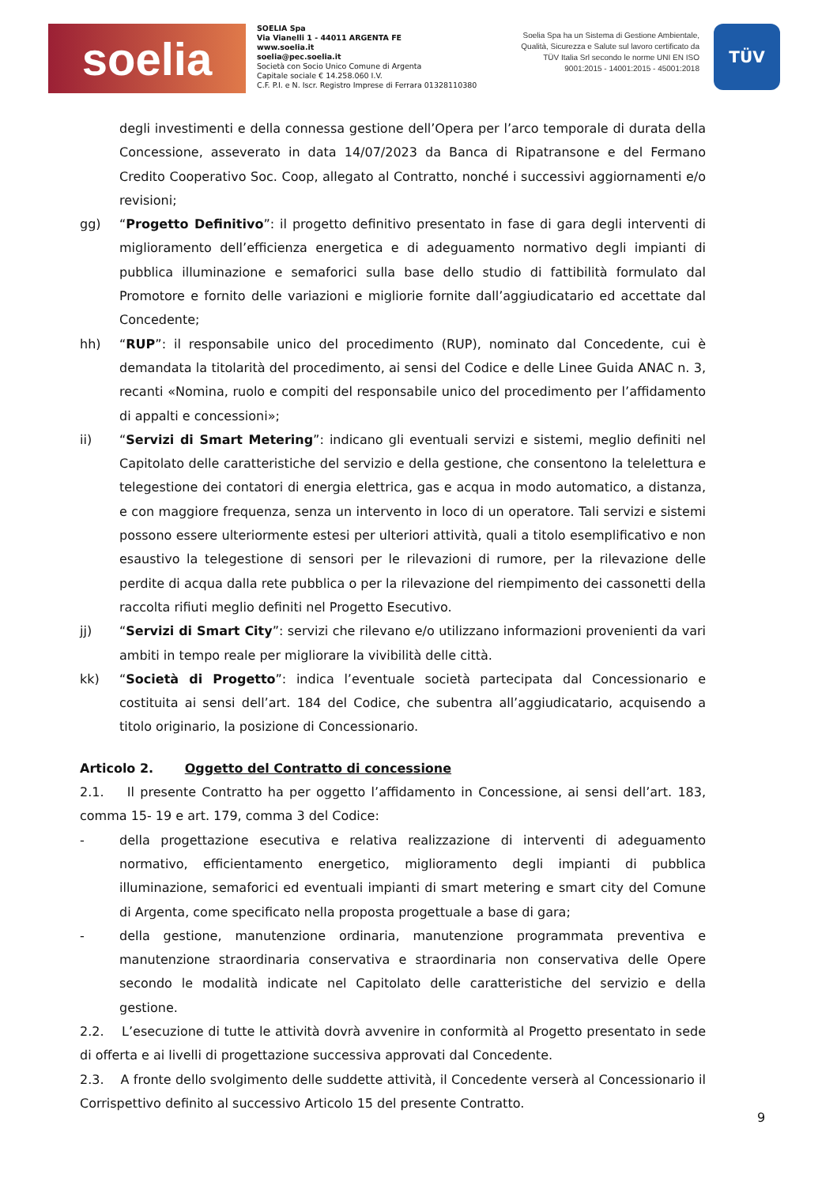soelia
SOELIA Spa
Via Vianelli 1 - 44011 ARGENTA FE
www.soelia.it
soelia@pec.soelia.it
Società con Socio Unico Comune di Argenta
Capitale sociale € 14.258.060 I.V.
C.F. P.I. e N. Iscr. Registro Imprese di Ferrara 01328110380
Soelia Spa ha un Sistema di Gestione Ambientale, Qualità, Sicurezza e Salute sul lavoro certificato da TÜV Italia Srl secondo le norme UNI EN ISO 9001:2015 - 14001:2015 - 45001:2018
TÜV
degli investimenti e della connessa gestione dell’Opera per l’arco temporale di durata della Concessione, asseverato in data 14/07/2023 da Banca di Ripatransone e del Fermano Credito Cooperativo Soc. Coop, allegato al Contratto, nonché i successivi aggiornamenti e/o revisioni;
gg) “Progetto Definitivo”: il progetto definitivo presentato in fase di gara degli interventi di miglioramento dell’efficienza energetica e di adeguamento normativo degli impianti di pubblica illuminazione e semaforici sulla base dello studio di fattibilità formulato dal Promotore e fornito delle variazioni e migliorie fornite dall’aggiudicatario ed accettate dal Concedente;
hh) “RUP”: il responsabile unico del procedimento (RUP), nominato dal Concedente, cui è demandata la titolarità del procedimento, ai sensi del Codice e delle Linee Guida ANAC n. 3, recanti «Nomina, ruolo e compiti del responsabile unico del procedimento per l’affidamento di appalti e concessioni»;
ii) “Servizi di Smart Metering”: indicano gli eventuali servizi e sistemi, meglio definiti nel Capitolato delle caratteristiche del servizio e della gestione, che consentono la telelettura e telegestione dei contatori di energia elettrica, gas e acqua in modo automatico, a distanza, e con maggiore frequenza, senza un intervento in loco di un operatore. Tali servizi e sistemi possono essere ulteriormente estesi per ulteriori attività, quali a titolo esemplificativo e non esaustivo la telegestione di sensori per le rilevazioni di rumore, per la rilevazione delle perdite di acqua dalla rete pubblica o per la rilevazione del riempimento dei cassonetti della raccolta rifiuti meglio definiti nel Progetto Esecutivo.
jj) “Servizi di Smart City”: servizi che rilevano e/o utilizzano informazioni provenienti da vari ambiti in tempo reale per migliorare la vivibilità delle città.
kk) “Società di Progetto”: indica l’eventuale società partecipata dal Concessionario e costituita ai sensi dell’art. 184 del Codice, che subentra all’aggiudicatario, acquisendo a titolo originario, la posizione di Concessionario.
Articolo 2. Oggetto del Contratto di concessione
2.1. Il presente Contratto ha per oggetto l’affidamento in Concessione, ai sensi dell’art. 183, comma 15- 19 e art. 179, comma 3 del Codice:
- della progettazione esecutiva e relativa realizzazione di interventi di adeguamento normativo, efficientamento energetico, miglioramento degli impianti di pubblica illuminazione, semaforici ed eventuali impianti di smart metering e smart city del Comune di Argenta, come specificato nella proposta progettuale a base di gara;
- della gestione, manutenzione ordinaria, manutenzione programmata preventiva e manutenzione straordinaria conservativa e straordinaria non conservativa delle Opere secondo le modalità indicate nel Capitolato delle caratteristiche del servizio e della gestione.
2.2. L’esecuzione di tutte le attività dovrà avvenire in conformità al Progetto presentato in sede di offerta e ai livelli di progettazione successiva approvati dal Concedente.
2.3. A fronte dello svolgimento delle suddette attività, il Concedente verserà al Concessionario il Corrispettivo definito al successivo Articolo 15 del presente Contratto.
9